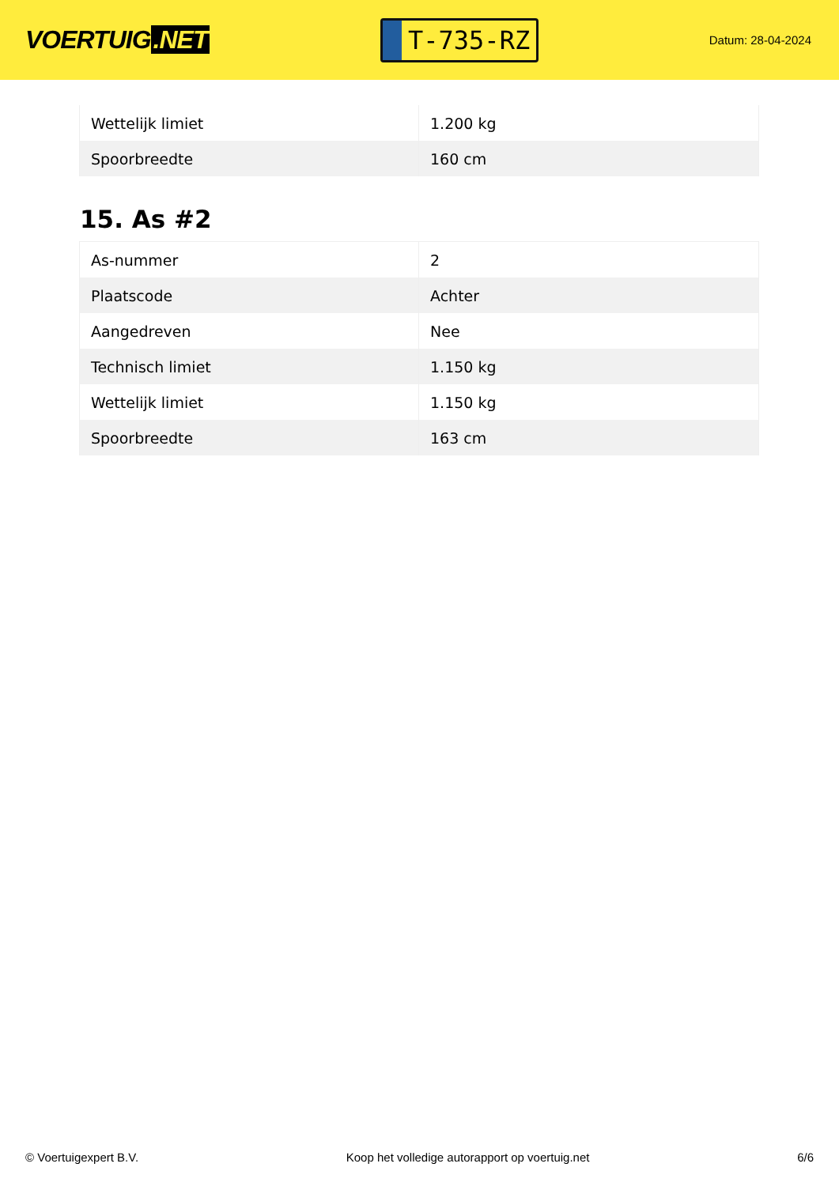VOERTUIG.NET
T-735-RZ
Datum: 28-04-2024
| Wettelijk limiet | 1.200 kg |
| Spoorbreedte | 160 cm |
15. As #2
| As-nummer | 2 |
| Plaatscode | Achter |
| Aangedreven | Nee |
| Technisch limiet | 1.150 kg |
| Wettelijk limiet | 1.150 kg |
| Spoorbreedte | 163 cm |
© Voertuigexpert B.V. Koop het volledige autorapport op voertuig.net 6/6